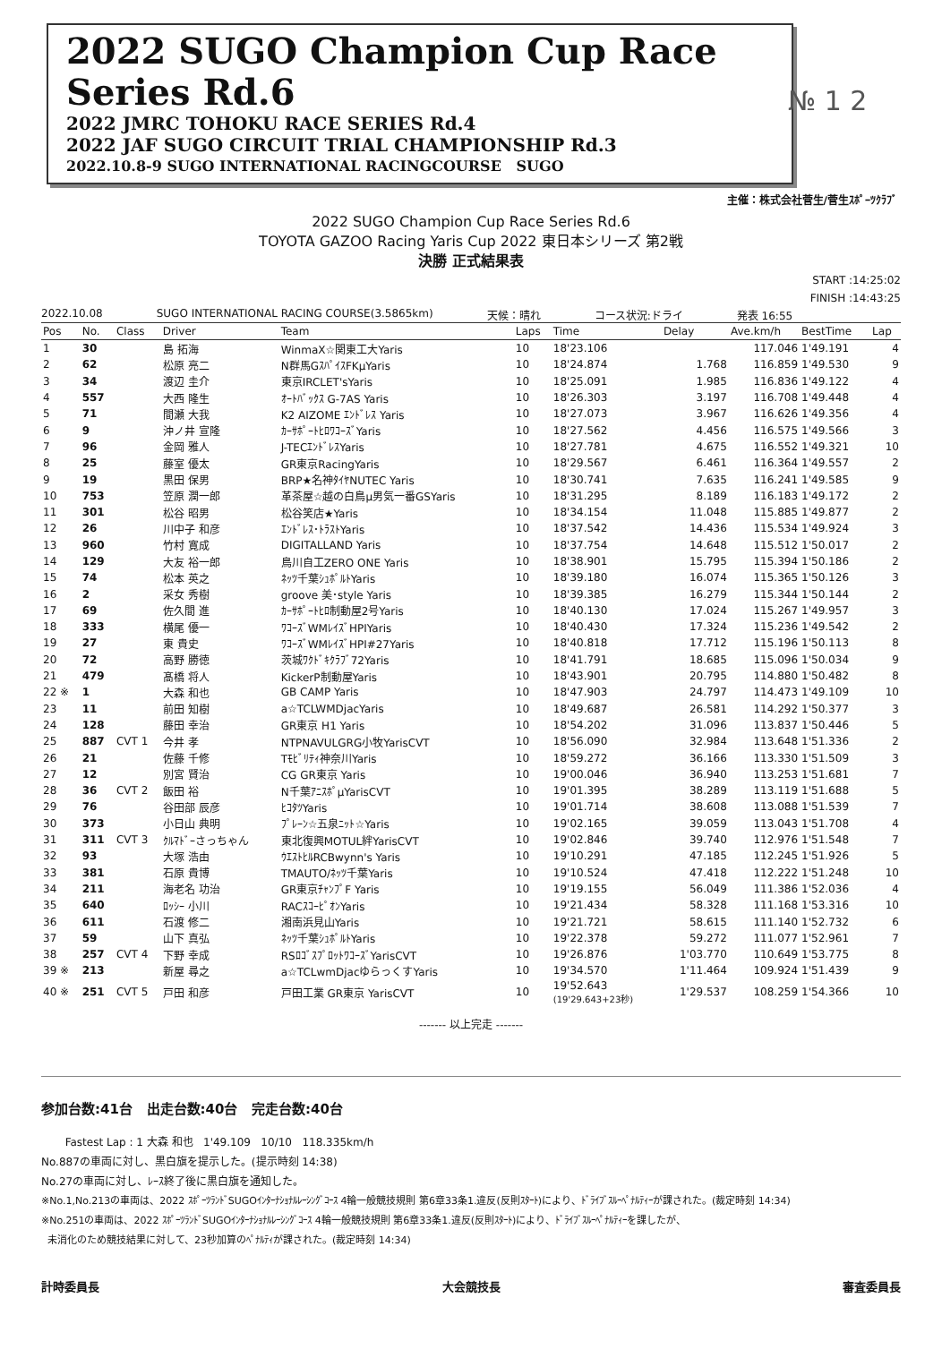2022 SUGO Champion Cup Race Series Rd.6
2022 JMRC TOHOKU RACE SERIES Rd.4
2022 JAF SUGO CIRCUIT TRIAL CHAMPIONSHIP Rd.3
2022.10.8-9 SUGO INTERNATIONAL RACINGCOURSE SUGO
№ 1 2
主催：株式会社菅生/菅生ｽﾎﾟｰﾂｸﾗﾌﾞ
2022 SUGO Champion Cup Race Series Rd.6
TOYOTA GAZOO Racing Yaris Cup 2022 東日本シリーズ 第2戦
決勝 正式結果表
START :14:25:02
FINISH :14:43:25
2022.10.08 SUGO INTERNATIONAL RACING COURSE(3.5865km) 天候：晴れ コース状況:ドライ 発表 16:55
| Pos | No. | Class | Driver | Team | Laps | Time | Delay | Ave.km/h | BestTime | Lap |
| --- | --- | --- | --- | --- | --- | --- | --- | --- | --- | --- |
| 1 | 30 | | 島 拓海 | WinmaX☆関東工大Yaris | 10 | 18'23.106 | | 117.046 | 1'49.191 | 4 |
| 2 | 62 | | 松原 亮二 | N群馬GｽﾊﾟｲｽFKμYaris | 10 | 18'24.874 | 1.768 | 116.859 | 1'49.530 | 9 |
| 3 | 34 | | 渡辺 圭介 | 東京IRCLET'sYaris | 10 | 18'25.091 | 1.985 | 116.836 | 1'49.122 | 4 |
| 4 | 557 | | 大西 隆生 | ｵｰﾄﾊﾞｯｸｽ G-7AS Yaris | 10 | 18'26.303 | 3.197 | 116.708 | 1'49.448 | 4 |
| 5 | 71 | | 間瀬 大我 | K2 AIZOME ｴﾝﾄﾞﾚｽ Yaris | 10 | 18'27.073 | 3.967 | 116.626 | 1'49.356 | 4 |
| 6 | 9 | | 沖ノ井 宣隆 | ｶｰｻﾎﾟｰﾄﾋﾛﾜｺｰｽﾞYaris | 10 | 18'27.562 | 4.456 | 116.575 | 1'49.566 | 3 |
| 7 | 96 | | 金岡 雅人 | J-TECｴﾝﾄﾞﾚｽYaris | 10 | 18'27.781 | 4.675 | 116.552 | 1'49.321 | 10 |
| 8 | 25 | | 藤室 優太 | GR東京RacingYaris | 10 | 18'29.567 | 6.461 | 116.364 | 1'49.557 | 2 |
| 9 | 19 | | 黒田 保男 | BRP★名神ﾀｲﾔNUTEC Yaris | 10 | 18'30.741 | 7.635 | 116.241 | 1'49.585 | 9 |
| 10 | 753 | | 笠原 潤一郎 | 革茶屋☆越の白鳥μ男気一番GSYaris | 10 | 18'31.295 | 8.189 | 116.183 | 1'49.172 | 2 |
| 11 | 301 | | 松谷 昭男 | 松谷笑店★Yaris | 10 | 18'34.154 | 11.048 | 115.885 | 1'49.877 | 2 |
| 12 | 26 | | 川中子 和彦 | ｴﾝﾄﾞﾚｽ･ﾄﾗｽﾄYaris | 10 | 18'37.542 | 14.436 | 115.534 | 1'49.924 | 3 |
| 13 | 960 | | 竹村 寛成 | DIGITALLAND Yaris | 10 | 18'37.754 | 14.648 | 115.512 | 1'50.017 | 2 |
| 14 | 129 | | 大友 裕一郎 | 鳥川自工ZERO ONE Yaris | 10 | 18'38.901 | 15.795 | 115.394 | 1'50.186 | 2 |
| 15 | 74 | | 松本 英之 | ﾈｯﾂ千葉ｼｭﾎﾟﾙﾄYaris | 10 | 18'39.180 | 16.074 | 115.365 | 1'50.126 | 3 |
| 16 | 2 | | 采女 秀樹 | groove 美･style Yaris | 10 | 18'39.385 | 16.279 | 115.344 | 1'50.144 | 2 |
| 17 | 69 | | 佐久間 進 | ｶｰｻﾎﾟｰﾄﾋﾛ制動屋2号Yaris | 10 | 18'40.130 | 17.024 | 115.267 | 1'49.957 | 3 |
| 18 | 333 | | 横尾 優一 | ﾜｺｰｽﾞWMﾚｲｽﾞHPIYaris | 10 | 18'40.430 | 17.324 | 115.236 | 1'49.542 | 2 |
| 19 | 27 | | 東 貴史 | ﾜｺｰｽﾞWMﾚｲｽﾞHPI#27Yaris | 10 | 18'40.818 | 17.712 | 115.196 | 1'50.113 | 8 |
| 20 | 72 | | 高野 勝徳 | 茨城ﾜｸﾄﾞｷｸﾗﾌﾞ72Yaris | 10 | 18'41.791 | 18.685 | 115.096 | 1'50.034 | 9 |
| 21 | 479 | | 髙橋 将人 | KickerP制動屋Yaris | 10 | 18'43.901 | 20.795 | 114.880 | 1'50.482 | 8 |
| 22 ※ | 1 | | 大森 和也 | GB CAMP Yaris | 10 | 18'47.903 | 24.797 | 114.473 | 1'49.109 | 10 |
| 23 | 11 | | 前田 知樹 | a☆TCLWMDjacYaris | 10 | 18'49.687 | 26.581 | 114.292 | 1'50.377 | 3 |
| 24 | 128 | | 藤田 幸治 | GR東京 H1 Yaris | 10 | 18'54.202 | 31.096 | 113.837 | 1'50.446 | 5 |
| 25 | 887 | CVT 1 | 今井 孝 | NTPNAVULGRG小牧YarisCVT | 10 | 18'56.090 | 32.984 | 113.648 | 1'51.336 | 2 |
| 26 | 21 | | 佐藤 千修 | Tﾓﾋﾞﾘﾃｨ神奈川Yaris | 10 | 18'59.272 | 36.166 | 113.330 | 1'51.509 | 3 |
| 27 | 12 | | 別宮 賢治 | CG GR東京 Yaris | 10 | 19'00.046 | 36.940 | 113.253 | 1'51.681 | 7 |
| 28 | 36 | CVT 2 | 飯田 裕 | N千葉ｱﾆｽﾎﾟμYarisCVT | 10 | 19'01.395 | 38.289 | 113.119 | 1'51.688 | 5 |
| 29 | 76 | | 谷田部 辰彦 | ﾋｺﾀﾂYaris | 10 | 19'01.714 | 38.608 | 113.088 | 1'51.539 | 7 |
| 30 | 373 | | 小日山 典明 | ﾌﾟﾚｰﾝ☆五泉ﾆｯﾄ☆Yaris | 10 | 19'02.165 | 39.059 | 113.043 | 1'51.708 | 4 |
| 31 | 311 | CVT 3 | ｸﾙﾏﾄﾞｰさっちゃん | 東北復興MOTUL絆YarisCVT | 10 | 19'02.846 | 39.740 | 112.976 | 1'51.548 | 7 |
| 32 | 93 | | 大塚 浩由 | ｳｴｽﾄﾋﾙRCBwynn's Yaris | 10 | 19'10.291 | 47.185 | 112.245 | 1'51.926 | 5 |
| 33 | 381 | | 石原 貴博 | TMAUTO/ﾈｯﾂ千葉Yaris | 10 | 19'10.524 | 47.418 | 112.222 | 1'51.248 | 10 |
| 34 | 211 | | 海老名 功治 | GR東京ﾁｬﾝﾌﾟF Yaris | 10 | 19'19.155 | 56.049 | 111.386 | 1'52.036 | 4 |
| 35 | 640 | | ﾛｯｼｰ 小川 | RACｽｺｰﾋﾟｵﾝYaris | 10 | 19'21.434 | 58.328 | 111.168 | 1'53.316 | 10 |
| 36 | 611 | | 石渡 修二 | 湘南浜見山Yaris | 10 | 19'21.721 | 58.615 | 111.140 | 1'52.732 | 6 |
| 37 | 59 | | 山下 真弘 | ﾈｯﾂ千葉ｼｭﾎﾟﾙﾄYaris | 10 | 19'22.378 | 59.272 | 111.077 | 1'52.961 | 7 |
| 38 | 257 | CVT 4 | 下野 幸成 | RSﾛｺﾞｽﾌﾟﾛｯﾄﾜｺｰｽﾞYarisCVT | 10 | 19'26.876 | 1'03.770 | 110.649 | 1'53.775 | 8 |
| 39 ※ | 213 | | 新屋 尋之 | a☆TCLwmDjacゆらっくすYaris | 10 | 19'34.570 | 1'11.464 | 109.924 | 1'51.439 | 9 |
| 40 ※ | 251 | CVT 5 | 戸田 和彦 | 戸田工業 GR東京 YarisCVT | 10 | 19'52.643 (19'29.643+23秒) | 1'29.537 | 108.259 | 1'54.366 | 10 |
------- 以上完走 -------
参加台数:41台 出走台数:40台 完走台数:40台
Fastest Lap : 1 大森 和也 1'49.109 10/10 118.335km/h
No.887の車両に対し、黒白旗を提示した。(提示時刻 14:38)
No.27の車両に対し、ﾚｰｽ終了後に黒白旗を通知した。
※No.1,No.213の車両は、2022 ｽﾎﾟｰﾂﾗﾝﾄﾞSUGOｲﾝﾀｰﾅｼｮﾅﾙﾚｰｼﾝｸﾞｺｰｽ 4輪一般競技規則 第6章33条1.違反(反則ｽﾀｰﾄ)により、ﾄﾞﾗｲﾌﾞｽﾙｰﾍﾟﾅﾙﾃｨｰが課された。(裁定時刻 14:34)
※No.251の車両は、2022 ｽﾎﾟｰﾂﾗﾝﾄﾞSUGOｲﾝﾀｰﾅｼｮﾅﾙﾚｰｼﾝｸﾞｺｰｽ 4輪一般競技規則 第6章33条1.違反(反則ｽﾀｰﾄ)により、ﾄﾞﾗｲﾌﾞｽﾙｰﾍﾟﾅﾙﾃｨｰを課したが、
未消化のため競技結果に対して、23秒加算のﾍﾟﾅﾙﾃｨが課された。(裁定時刻 14:34)
計時委員長 大会競技長 審査委員長